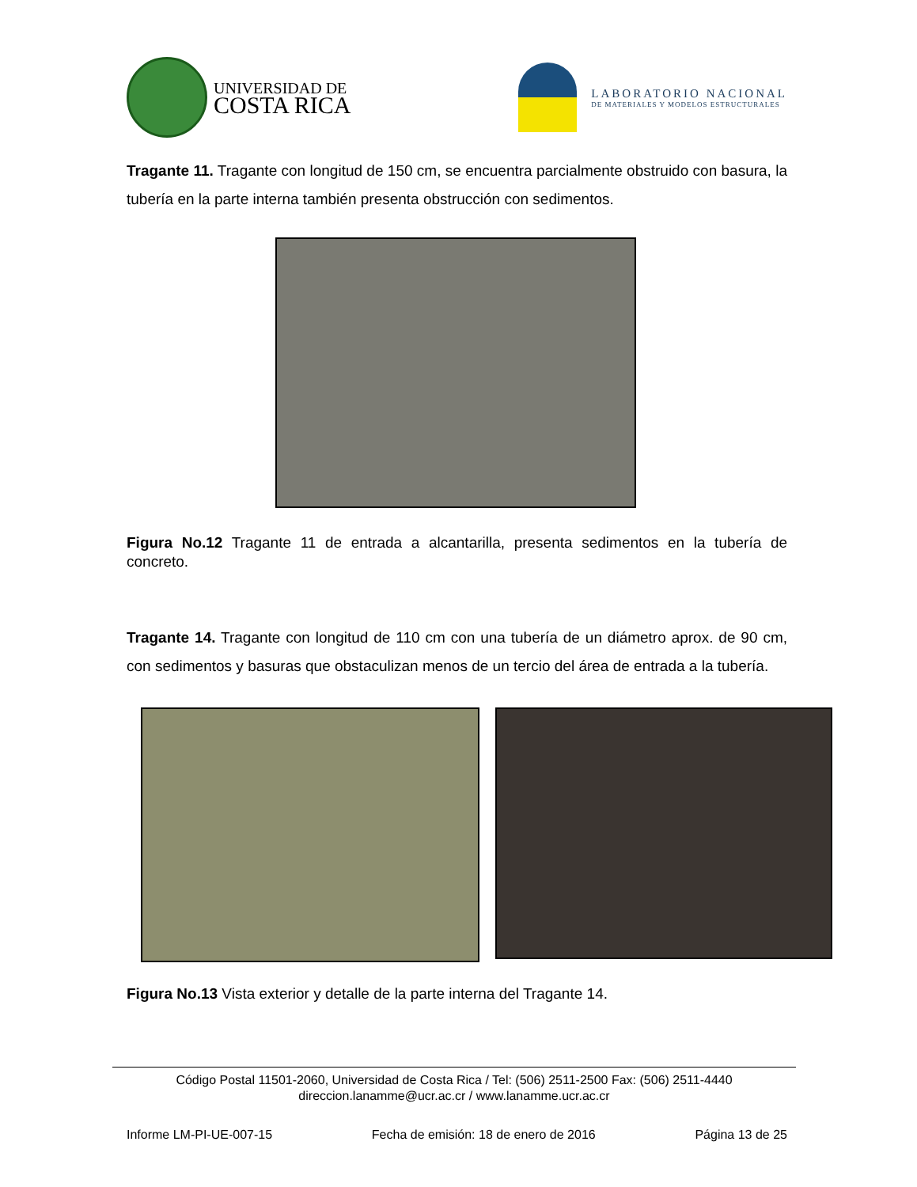UNIVERSIDAD DE
COSTA RICA
LABORATORIO NACIONAL
DE MATERIALES Y MODELOS ESTRUCTURALES
Tragante 11. Tragante con longitud de 150 cm, se encuentra parcialmente obstruido con basura, la tubería en la parte interna también presenta obstrucción con sedimentos.
Figura No.12 Tragante 11 de entrada a alcantarilla, presenta sedimentos en la tubería de concreto.
Tragante 14. Tragante con longitud de 110 cm con una tubería de un diámetro aprox. de 90 cm, con sedimentos y basuras que obstaculizan menos de un tercio del área de entrada a la tubería.
Figura No.13 Vista exterior y detalle de la parte interna del Tragante 14.
Código Postal 11501-2060, Universidad de Costa Rica / Tel: (506) 2511-2500 Fax: (506) 2511-4440
direccion.lanamme@ucr.ac.cr / www.lanamme.ucr.ac.cr
Informe LM-PI-UE-007-15 Fecha de emisión: 18 de enero de 2016 Página 13 de 25